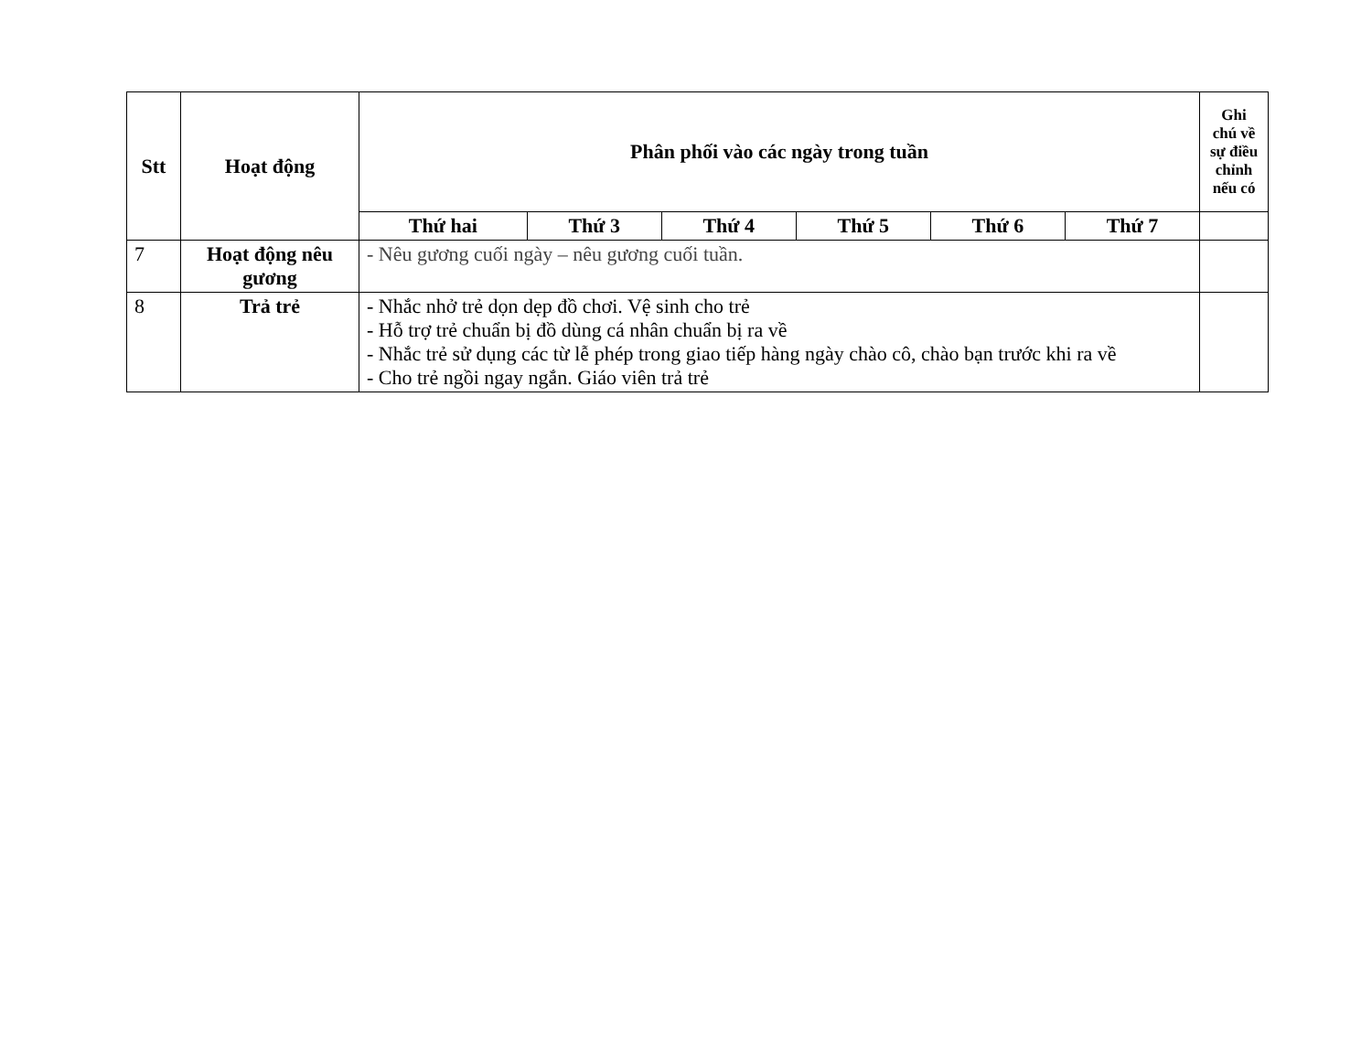| Stt | Hoạt động | Phân phối vào các ngày trong tuần | | | | | | Ghi chú về sự điều chỉnh nếu có |
| --- | --- | --- | --- | --- | --- | --- | --- | --- |
| | | Thứ hai | Thứ 3 | Thứ 4 | Thứ 5 | Thứ 6 | Thứ 7 | |
| 7 | Hoạt động nêu gương | - Nêu gương cuối ngày – nêu gương cuối tuần. | | | | | | |
| 8 | Trả trẻ | - Nhắc nhở trẻ dọn dẹp đồ chơi. Vệ sinh cho trẻ - Hỗ trợ trẻ chuẩn bị đồ dùng cá nhân chuẩn bị ra về - Nhắc trẻ sử dụng các từ lễ phép trong giao tiếp hàng ngày chào cô, chào bạn trước khi ra về - Cho trẻ ngồi ngay ngắn. Giáo viên trả trẻ | | | | | | |